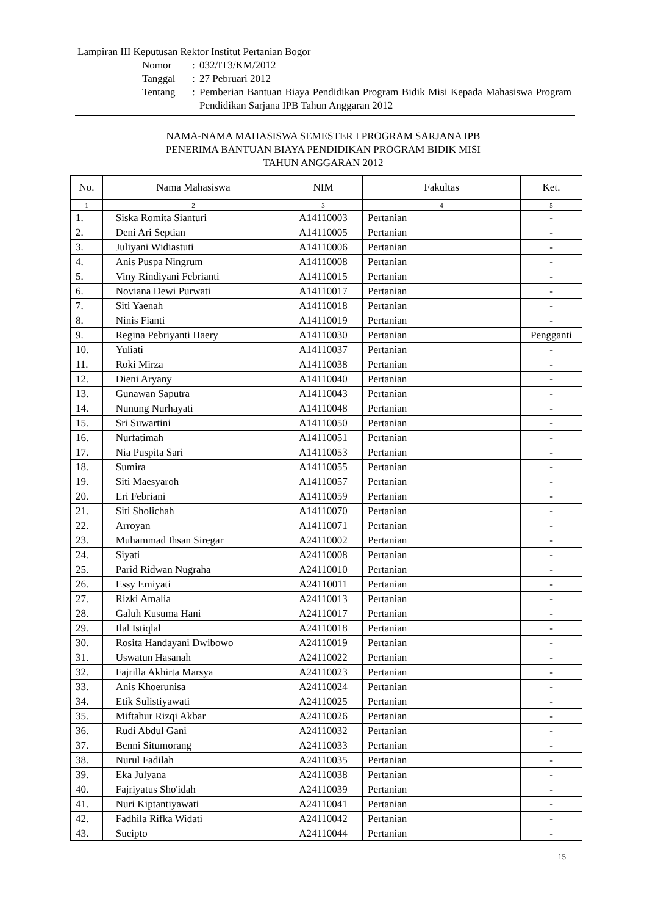Lampiran III Keputusan Rektor Institut Pertanian Bogor
| Nomor | : | 032/IT3/KM/2012 |
| Tanggal | : | 27 Pebruari 2012 |
| Tentang | : | Pemberian Bantuan Biaya Pendidikan Program Bidik Misi Kepada Mahasiswa Program Pendidikan Sarjana IPB Tahun Anggaran 2012 |
NAMA-NAMA MAHASISWA SEMESTER I PROGRAM SARJANA IPB
PENERIMA BANTUAN BIAYA PENDIDIKAN PROGRAM BIDIK MISI
TAHUN ANGGARAN 2012
| No. | Nama Mahasiswa | NIM | Fakultas | Ket. |
| --- | --- | --- | --- | --- |
| 1 | 2 | 3 | 4 | 5 |
| 1. | Siska Romita Sianturi | A14110003 | Pertanian | - |
| 2. | Deni Ari Septian | A14110005 | Pertanian | - |
| 3. | Juliyani Widiastuti | A14110006 | Pertanian | - |
| 4. | Anis Puspa Ningrum | A14110008 | Pertanian | - |
| 5. | Viny Rindiyani Febrianti | A14110015 | Pertanian | - |
| 6. | Noviana Dewi Purwati | A14110017 | Pertanian | - |
| 7. | Siti Yaenah | A14110018 | Pertanian | - |
| 8. | Ninis Fianti | A14110019 | Pertanian | - |
| 9. | Regina Pebriyanti Haery | A14110030 | Pertanian | Pengganti |
| 10. | Yuliati | A14110037 | Pertanian | - |
| 11. | Roki Mirza | A14110038 | Pertanian | - |
| 12. | Dieni Aryany | A14110040 | Pertanian | - |
| 13. | Gunawan Saputra | A14110043 | Pertanian | - |
| 14. | Nunung Nurhayati | A14110048 | Pertanian | - |
| 15. | Sri Suwartini | A14110050 | Pertanian | - |
| 16. | Nurfatimah | A14110051 | Pertanian | - |
| 17. | Nia Puspita Sari | A14110053 | Pertanian | - |
| 18. | Sumira | A14110055 | Pertanian | - |
| 19. | Siti Maesyaroh | A14110057 | Pertanian | - |
| 20. | Eri Febriani | A14110059 | Pertanian | - |
| 21. | Siti Sholichah | A14110070 | Pertanian | - |
| 22. | Arroyan | A14110071 | Pertanian | - |
| 23. | Muhammad Ihsan Siregar | A24110002 | Pertanian | - |
| 24. | Siyati | A24110008 | Pertanian | - |
| 25. | Parid Ridwan Nugraha | A24110010 | Pertanian | - |
| 26. | Essy Emiyati | A24110011 | Pertanian | - |
| 27. | Rizki Amalia | A24110013 | Pertanian | - |
| 28. | Galuh Kusuma Hani | A24110017 | Pertanian | - |
| 29. | Ilal Istiqlal | A24110018 | Pertanian | - |
| 30. | Rosita Handayani Dwibowo | A24110019 | Pertanian | - |
| 31. | Uswatun Hasanah | A24110022 | Pertanian | - |
| 32. | Fajrilla Akhirta Marsya | A24110023 | Pertanian | - |
| 33. | Anis Khoerunisa | A24110024 | Pertanian | - |
| 34. | Etik Sulistiyawati | A24110025 | Pertanian | - |
| 35. | Miftahur Rizqi Akbar | A24110026 | Pertanian | - |
| 36. | Rudi Abdul Gani | A24110032 | Pertanian | - |
| 37. | Benni Situmorang | A24110033 | Pertanian | - |
| 38. | Nurul Fadilah | A24110035 | Pertanian | - |
| 39. | Eka Julyana | A24110038 | Pertanian | - |
| 40. | Fajriyatus Sho'idah | A24110039 | Pertanian | - |
| 41. | Nuri Kiptantiyawati | A24110041 | Pertanian | - |
| 42. | Fadhila Rifka Widati | A24110042 | Pertanian | - |
| 43. | Sucipto | A24110044 | Pertanian | - |
15